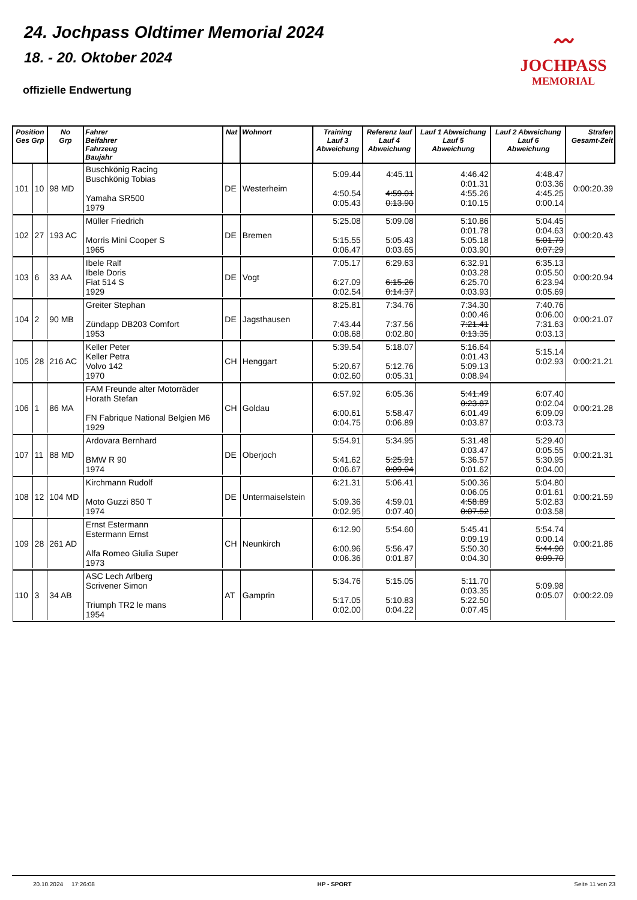24. Jochpass Oldtimer Memorial 2024
18. - 20. Oktober 2024
〰
JOCHPASS
MEMORIAL
offizielle Endwertung
| Position Ges Grp | | No Grp | Fahrer Beifahrer Fahrzeug Baujahr | Nat | Wohnort | Training Lauf 3 Abweichung | Referenz lauf Lauf 4 Abweichung | Lauf 1 Abweichung Lauf 5 Abweichung | Lauf 2 Abweichung Lauf 6 Abweichung | Strafen Gesamt-Zeit |
| --- | --- | --- | --- | --- | --- | --- | --- | --- | --- | --- |
| 101 | 10 | 98 MD | Buschkönig Racing Buschkönig Tobias Yamaha SR500 1979 | DE | Westerheim | 5:09.44 4:50.54 0:05.43 | 4:45.11 4:59.01 0:13.90 | 4:46.42 0:01.31 4:55.26 0:10.15 | 4:48.47 0:03.36 4:45.25 0:00.14 | 0:00:20.39 |
| 102 | 27 | 193 AC | Müller Friedrich Morris Mini Cooper S 1965 | DE | Bremen | 5:25.08 5:15.55 0:06.47 | 5:09.08 5:05.43 0:03.65 | 5:10.86 0:01.78 5:05.18 0:03.90 | 5:04.45 0:04.63 5:01.79 0:07.29 | 0:00:20.43 |
| 103 | 6 | 33 AA | Ibele Ralf Ibele Doris Fiat 514 S 1929 | DE | Vogt | 7:05.17 6:27.09 0:02.54 | 6:29.63 6:15.26 0:14.37 | 6:32.91 0:03.28 6:25.70 0:03.93 | 6:35.13 0:05.50 6:23.94 0:05.69 | 0:00:20.94 |
| 104 | 2 | 90 MB | Greiter Stephan Zündapp DB203 Comfort 1953 | DE | Jagsthausen | 8:25.81 7:43.44 0:08.68 | 7:34.76 7:37.56 0:02.80 | 7:34.30 0:00.46 7:21.41 0:13.35 | 7:40.76 0:06.00 7:31.63 0:03.13 | 0:00:21.07 |
| 105 | 28 | 216 AC | Keller Peter Keller Petra Volvo 142 1970 | CH | Henggart | 5:39.54 5:20.67 0:02.60 | 5:18.07 5:12.76 0:05.31 | 5:16.64 0:01.43 5:09.13 0:08.94 | 5:15.14 0:02.93 | 0:00:21.21 |
| 106 | 1 | 86 MA | FAM Freunde alter Motorräder Horath Stefan FN Fabrique National Belgien M6 1929 | CH | Goldau | 6:57.92 6:00.61 0:04.75 | 6:05.36 5:58.47 0:06.89 | 5:41.49 0:23.87 6:01.49 0:03.87 | 6:07.40 0:02.04 6:09.09 0:03.73 | 0:00:21.28 |
| 107 | 11 | 88 MD | Ardovara Bernhard BMW R 90 1974 | DE | Oberjoch | 5:54.91 5:41.62 0:06.67 | 5:34.95 5:25.91 0:09.04 | 5:31.48 0:03.47 5:36.57 0:01.62 | 5:29.40 0:05.55 5:30.95 0:04.00 | 0:00:21.31 |
| 108 | 12 | 104 MD | Kirchmann Rudolf Moto Guzzi 850 T 1974 | DE | Untermaiselstein | 6:21.31 5:09.36 0:02.95 | 5:06.41 4:59.01 0:07.40 | 5:00.36 0:06.05 4:58.89 0:07.52 | 5:04.80 0:01.61 5:02.83 0:03.58 | 0:00:21.59 |
| 109 | 28 | 261 AD | Ernst Estermann Estermann Ernst Alfa Romeo Giulia Super 1973 | CH | Neunkirch | 6:12.90 6:00.96 0:06.36 | 5:54.60 5:56.47 0:01.87 | 5:45.41 0:09.19 5:50.30 0:04.30 | 5:54.74 0:00.14 5:44.90 0:09.70 | 0:00:21.86 |
| 110 | 3 | 34 AB | ASC Lech Arlberg Scrivener Simon Triumph TR2 le mans 1954 | AT | Gamprin | 5:34.76 5:17.05 0:02.00 | 5:15.05 5:10.83 0:04.22 | 5:11.70 0:03.35 5:22.50 0:07.45 | 5:09.98 0:05.07 | 0:00:22.09 |
20.10.2024 17:26:08 HP - SPORT Seite 11 von 23